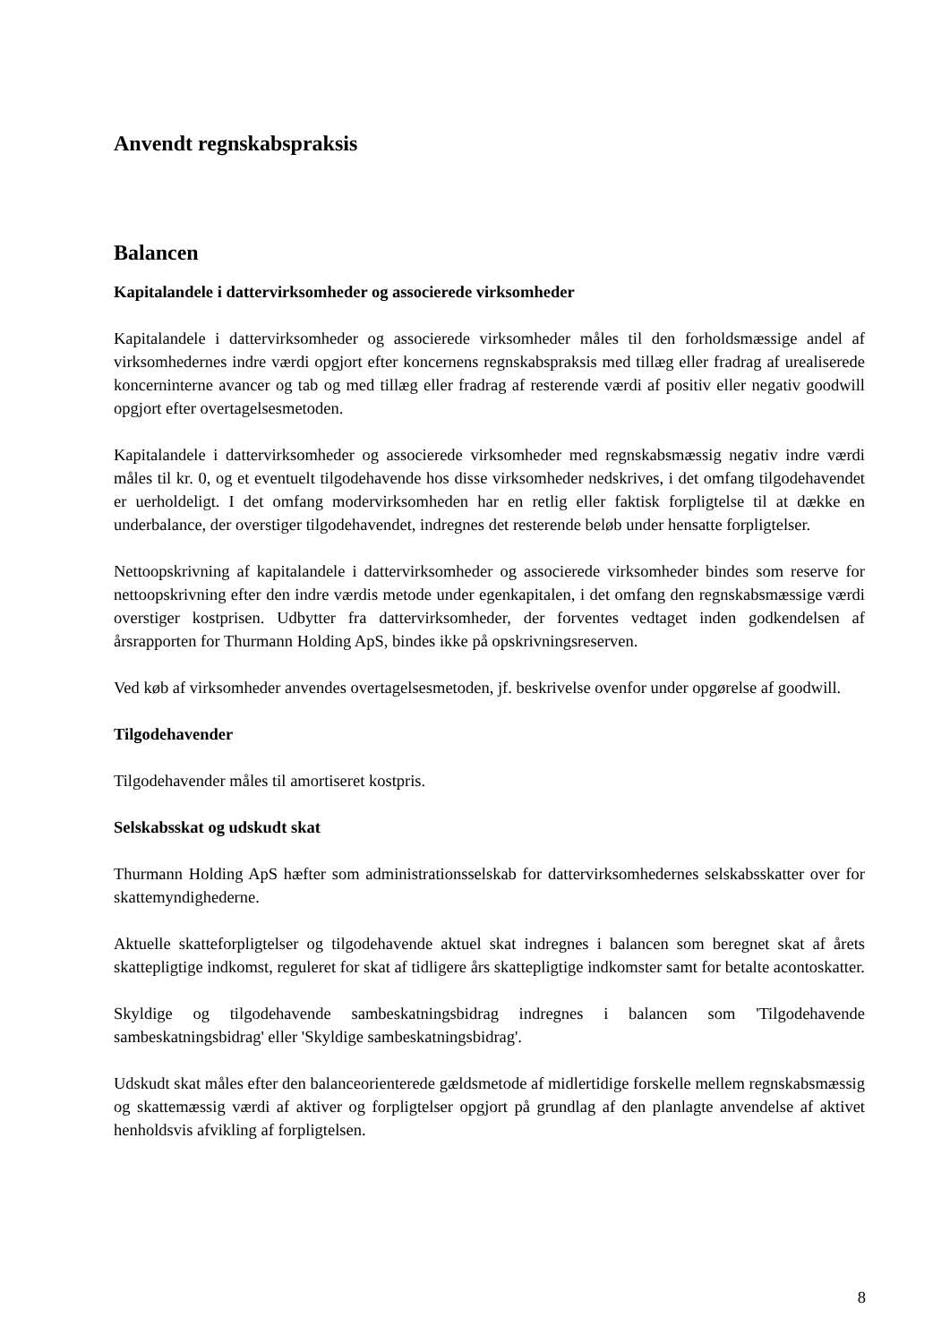Anvendt regnskabspraksis
Balancen
Kapitalandele i dattervirksomheder og associerede virksomheder
Kapitalandele i dattervirksomheder og associerede virksomheder måles til den forholdsmæssige andel af virksomhedernes indre værdi opgjort efter koncernens regnskabspraksis med tillæg eller fradrag af urealiserede koncerninterne avancer og tab og med tillæg eller fradrag af resterende værdi af positiv eller negativ goodwill opgjort efter overtagelsesmetoden.
Kapitalandele i dattervirksomheder og associerede virksomheder med regnskabsmæssig negativ indre værdi måles til kr. 0, og et eventuelt tilgodehavende hos disse virksomheder nedskrives, i det omfang tilgodehavendet er uerholdeligt. I det omfang modervirksomheden har en retlig eller faktisk forpligtelse til at dække en underbalance, der overstiger tilgodehavendet, indregnes det resterende beløb under hensatte forpligtelser.
Nettoopskrivning af kapitalandele i dattervirksomheder og associerede virksomheder bindes som reserve for nettoopskrivning efter den indre værdis metode under egenkapitalen, i det omfang den regnskabsmæssige værdi overstiger kostprisen. Udbytter fra dattervirksomheder, der forventes vedtaget inden godkendelsen af årsrapporten for Thurmann Holding ApS, bindes ikke på opskrivningsreserven.
Ved køb af virksomheder anvendes overtagelsesmetoden, jf. beskrivelse ovenfor under opgørelse af goodwill.
Tilgodehavender
Tilgodehavender måles til amortiseret kostpris.
Selskabsskat og udskudt skat
Thurmann Holding ApS hæfter som administrationsselskab for dattervirksomhedernes selskabsskatter over for skattemyndighederne.
Aktuelle skatteforpligtelser og tilgodehavende aktuel skat indregnes i balancen som beregnet skat af årets skattepligtige indkomst, reguleret for skat af tidligere års skattepligtige indkomster samt for betalte acontoskatter.
Skyldige og tilgodehavende sambeskatningsbidrag indregnes i balancen som 'Tilgodehavende sambeskatningsbidrag' eller 'Skyldige sambeskatningsbidrag'.
Udskudt skat måles efter den balanceorienterede gældsmetode af midlertidige forskelle mellem regnskabsmæssig og skattemæssig værdi af aktiver og forpligtelser opgjort på grundlag af den planlagte anvendelse af aktivet henholdsvis afvikling af forpligtelsen.
8